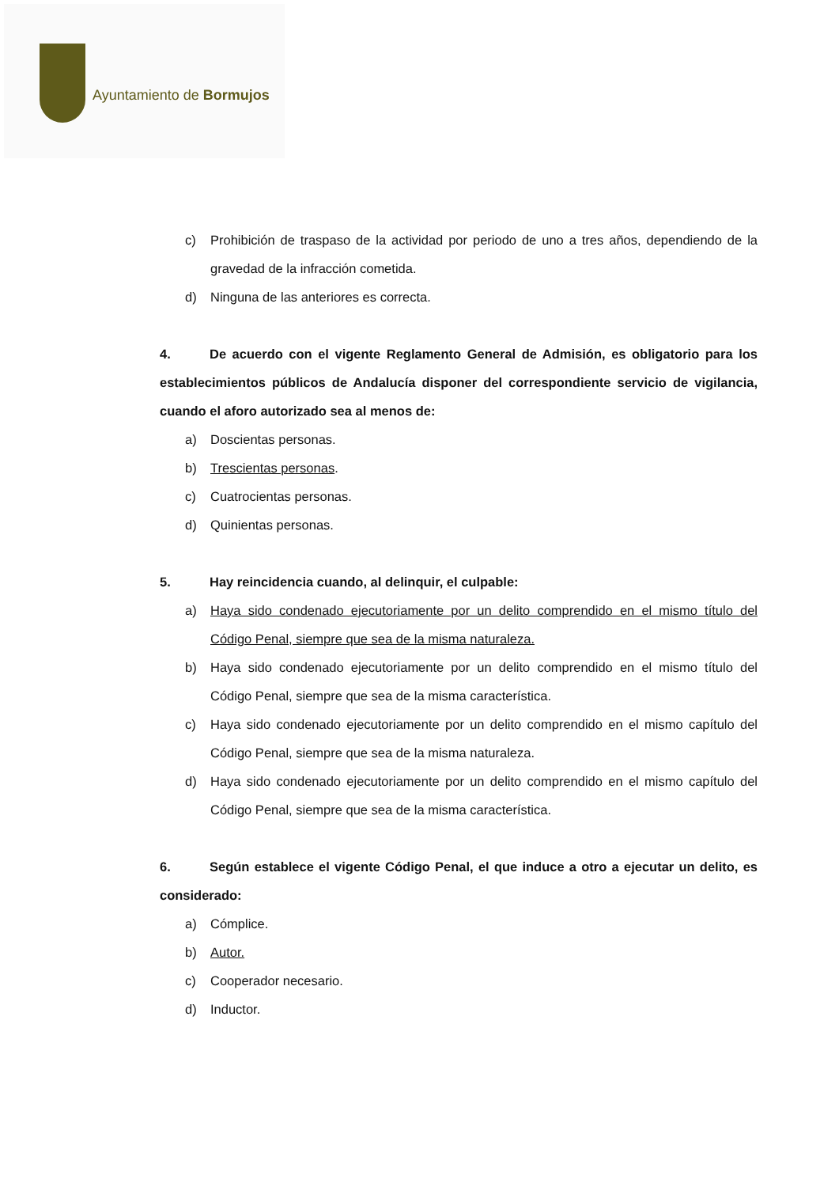Ayuntamiento de Bormujos
c) Prohibición de traspaso de la actividad por periodo de uno a tres años, dependiendo de la gravedad de la infracción cometida.
d) Ninguna de las anteriores es correcta.
4. De acuerdo con el vigente Reglamento General de Admisión, es obligatorio para los establecimientos públicos de Andalucía disponer del correspondiente servicio de vigilancia, cuando el aforo autorizado sea al menos de:
a) Doscientas personas.
b) Trescientas personas.
c) Cuatrocientas personas.
d) Quinientas personas.
5. Hay reincidencia cuando, al delinquir, el culpable:
a) Haya sido condenado ejecutoriamente por un delito comprendido en el mismo título del Código Penal, siempre que sea de la misma naturaleza.
b) Haya sido condenado ejecutoriamente por un delito comprendido en el mismo título del Código Penal, siempre que sea de la misma característica.
c) Haya sido condenado ejecutoriamente por un delito comprendido en el mismo capítulo del Código Penal, siempre que sea de la misma naturaleza.
d) Haya sido condenado ejecutoriamente por un delito comprendido en el mismo capítulo del Código Penal, siempre que sea de la misma característica.
6. Según establece el vigente Código Penal, el que induce a otro a ejecutar un delito, es considerado:
a) Cómplice.
b) Autor.
c) Cooperador necesario.
d) Inductor.